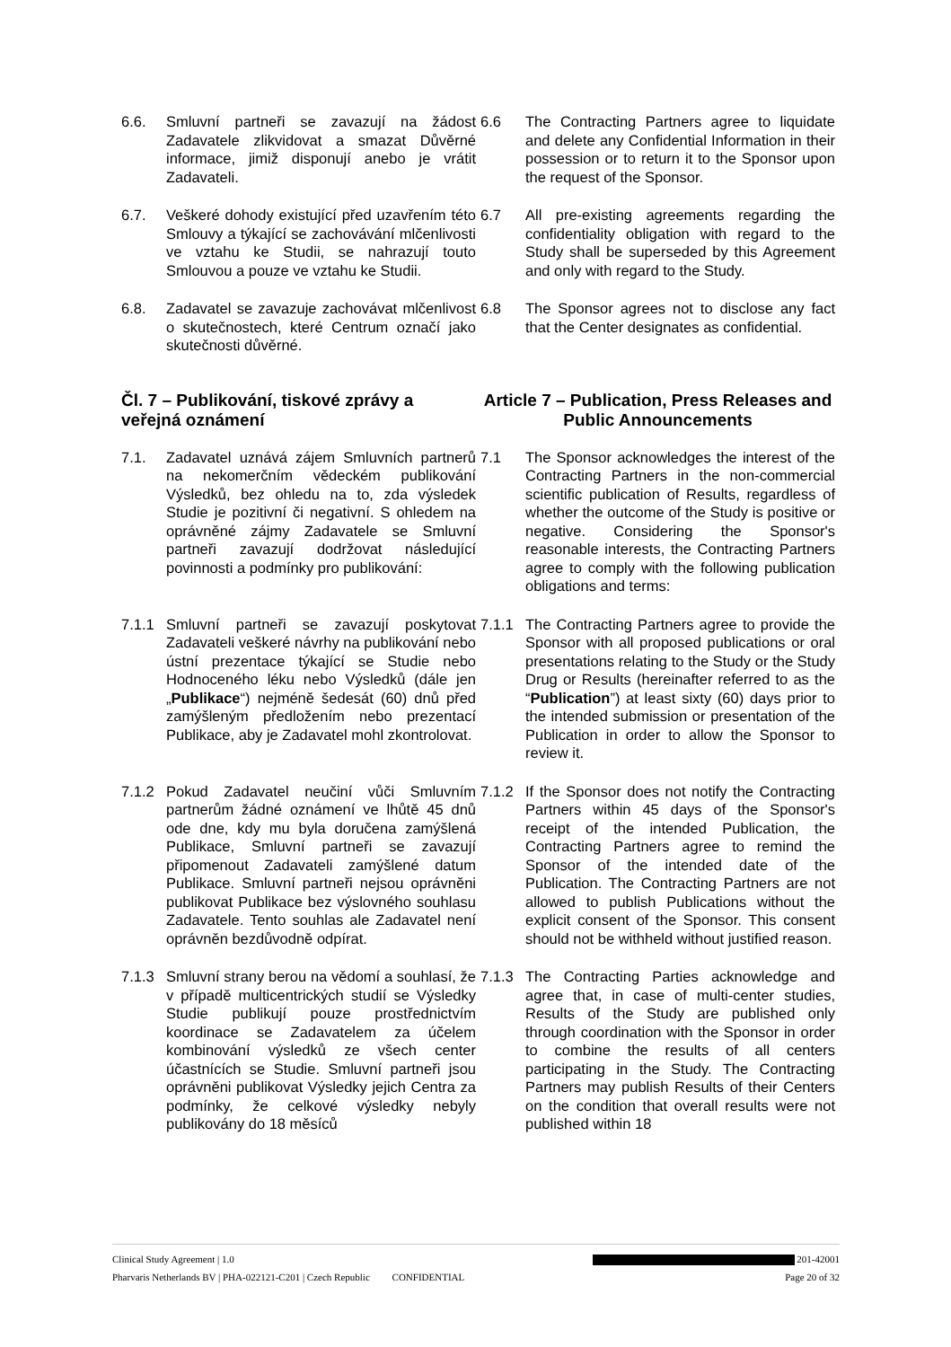6.6. Smluvní partneři se zavazují na žádost Zadavatele zlikvidovat a smazat Důvěrné informace, jimiž disponují anebo je vrátit Zadavateli.
6.6 The Contracting Partners agree to liquidate and delete any Confidential Information in their possession or to return it to the Sponsor upon the request of the Sponsor.
6.7. Veškeré dohody existující před uzavřením této Smlouvy a týkající se zachovávání mlčenlivosti ve vztahu ke Studii, se nahrazují touto Smlouvou a pouze ve vztahu ke Studii.
6.7 All pre-existing agreements regarding the confidentiality obligation with regard to the Study shall be superseded by this Agreement and only with regard to the Study.
6.8. Zadavatel se zavazuje zachovávat mlčenlivost o skutečnostech, které Centrum označí jako skutečnosti důvěrné.
6.8 The Sponsor agrees not to disclose any fact that the Center designates as confidential.
Čl. 7 – Publikování, tiskové zprávy a veřejná oznámení
Article 7 – Publication, Press Releases and Public Announcements
7.1. Zadavatel uznává zájem Smluvních partnerů na nekomerčním vědeckém publikování Výsledků, bez ohledu na to, zda výsledek Studie je pozitivní či negativní. S ohledem na oprávněné zájmy Zadavatele se Smluvní partneři zavazují dodržovat následující povinnosti a podmínky pro publikování:
7.1 The Sponsor acknowledges the interest of the Contracting Partners in the non-commercial scientific publication of Results, regardless of whether the outcome of the Study is positive or negative. Considering the Sponsor's reasonable interests, the Contracting Partners agree to comply with the following publication obligations and terms:
7.1.1 Smluvní partneři se zavazují poskytovat Zadavateli veškeré návrhy na publikování nebo ústní prezentace týkající se Studie nebo Hodnoceného léku nebo Výsledků (dále jen „Publikace“) nejméně šedesát (60) dnů před zamýšleným předložením nebo prezentací Publikace, aby je Zadavatel mohl zkontrolovat.
7.1.1 The Contracting Partners agree to provide the Sponsor with all proposed publications or oral presentations relating to the Study or the Study Drug or Results (hereinafter referred to as the “Publication”) at least sixty (60) days prior to the intended submission or presentation of the Publication in order to allow the Sponsor to review it.
7.1.2 Pokud Zadavatel neučiní vůči Smluvním partnerům žádné oznámení ve lhůtě 45 dnů ode dne, kdy mu byla doručena zamýšlená Publikace, Smluvní partneři se zavazují připomenout Zadavateli zamýšlené datum Publikace. Smluvní partneři nejsou oprávněni publikovat Publikace bez výslovného souhlasu Zadavatele. Tento souhlas ale Zadavatel není oprávněn bezdůvodně odpírat.
7.1.2 If the Sponsor does not notify the Contracting Partners within 45 days of the Sponsor's receipt of the intended Publication, the Contracting Partners agree to remind the Sponsor of the intended date of the Publication. The Contracting Partners are not allowed to publish Publications without the explicit consent of the Sponsor. This consent should not be withheld without justified reason.
7.1.3 Smluvní strany berou na vědomí a souhlasí, že v případě multicentrických studií se Výsledky Studie publikují pouze prostřednictvím koordinace se Zadavatelem za účelem kombinování výsledků ze všech center účastnících se Studie. Smluvní partneři jsou oprávněni publikovat Výsledky jejich Centra za podmínky, že celkové výsledky nebyly publikovány do 18 měsíců
7.1.3 The Contracting Parties acknowledge and agree that, in case of multi-center studies, Results of the Study are published only through coordination with the Sponsor in order to combine the results of all centers participating in the Study. The Contracting Partners may publish Results of their Centers on the condition that overall results were not published within 18
Clinical Study Agreement | 1.0 201-42001
Pharvaris Netherlands BV | PHA-022121-C201 | Czech Republic CONFIDENTIAL Page 20 of 32